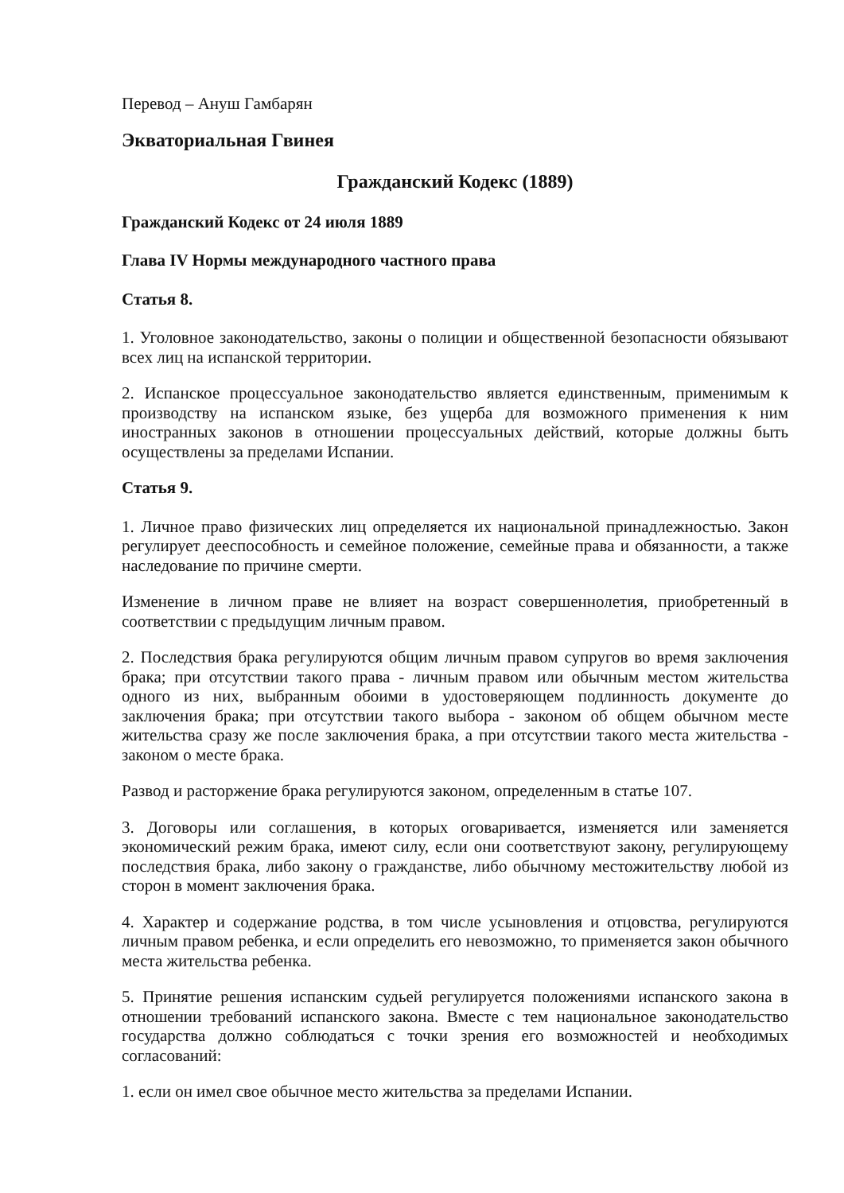Перевод – Ануш Гамбарян
Экваториальная Гвинея
Гражданский Кодекс (1889)
Гражданский Кодекс от 24 июля 1889
Глава IV Нормы международного частного права
Статья 8.
1. Уголовное законодательство, законы о полиции и общественной безопасности обязывают всех лиц на испанской территории.
2. Испанское процессуальное законодательство является единственным, применимым к производству на испанском языке, без ущерба для возможного применения к ним иностранных законов в отношении процессуальных действий, которые должны быть осуществлены за пределами Испании.
Статья 9.
1. Личное право физических лиц определяется их национальной принадлежностью. Закон регулирует дееспособность и семейное положение, семейные права и обязанности, а также наследование по причине смерти.
Изменение в личном праве не влияет на возраст совершеннолетия, приобретенный в соответствии с предыдущим личным правом.
2. Последствия брака регулируются общим личным правом супругов во время заключения брака; при отсутствии такого права - личным правом или обычным местом жительства одного из них, выбранным обоими в удостоверяющем подлинность документе до заключения брака; при отсутствии такого выбора - законом об общем обычном месте жительства сразу же после заключения брака, а при отсутствии такого места жительства - законом о месте брака.
Развод и расторжение брака регулируются законом, определенным в статье 107.
3. Договоры или соглашения, в которых оговаривается, изменяется или заменяется экономический режим брака, имеют силу, если они соответствуют закону, регулирующему последствия брака, либо закону о гражданстве, либо обычному местожительству любой из сторон в момент заключения брака.
4. Характер и содержание родства, в том числе усыновления и отцовства, регулируются личным правом ребенка, и если определить его невозможно, то применяется закон обычного места жительства ребенка.
5. Принятие решения испанским судьей регулируется положениями испанского закона в отношении требований испанского закона. Вместе с тем национальное законодательство государства должно соблюдаться с точки зрения его возможностей и необходимых согласований:
1. если он имел свое обычное место жительства за пределами Испании.